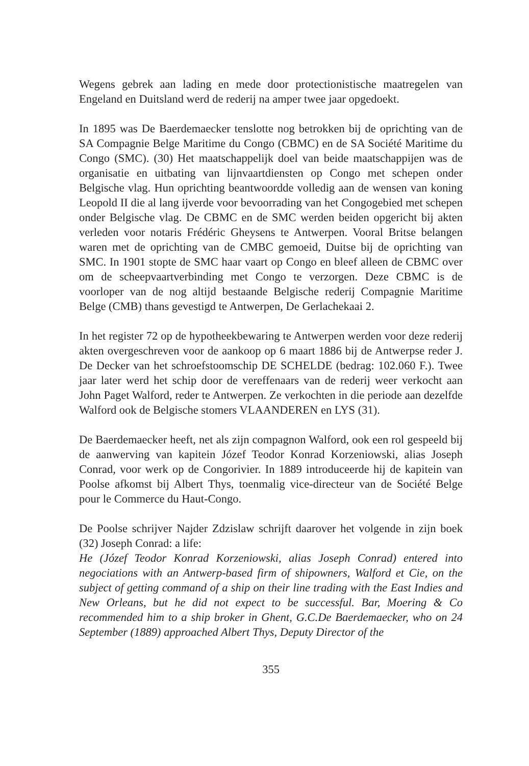Wegens gebrek aan lading en mede door protectionistische maatregelen van Engeland en Duitsland werd de rederij na amper twee jaar opgedoekt.
In 1895 was De Baerdemaecker tenslotte nog betrokken bij de oprichting van de SA Compagnie Belge Maritime du Congo (CBMC) en de SA Société Maritime du Congo (SMC). (30) Het maatschappelijk doel van beide maatschappijen was de organisatie en uitbating van lijnvaartdiensten op Congo met schepen onder Belgische vlag. Hun oprichting beantwoordde volledig aan de wensen van koning Leopold II die al lang ijverde voor bevoorrading van het Congogebied met schepen onder Belgische vlag. De CBMC en de SMC werden beiden opgericht bij akten verleden voor notaris Frédéric Gheysens te Antwerpen. Vooral Britse belangen waren met de oprichting van de CMBC gemoeid, Duitse bij de oprichting van SMC. In 1901 stopte de SMC haar vaart op Congo en bleef alleen de CBMC over om de scheepvaartverbinding met Congo te verzorgen. Deze CBMC is de voorloper van de nog altijd bestaande Belgische rederij Compagnie Maritime Belge (CMB) thans gevestigd te Antwerpen, De Gerlachekaai 2.
In het register 72 op de hypotheekbewaring te Antwerpen werden voor deze rederij akten overgeschreven voor de aankoop op 6 maart 1886 bij de Antwerpse reder J. De Decker van het schroefstoomschip DE SCHELDE (bedrag: 102.060 F.). Twee jaar later werd het schip door de vereffenaars van de rederij weer verkocht aan John Paget Walford, reder te Antwerpen. Ze verkochten in die periode aan dezelfde Walford ook de Belgische stomers VLAANDEREN en LYS (31).
De Baerdemaecker heeft, net als zijn compagnon Walford, ook een rol gespeeld bij de aanwerving van kapitein Józef Teodor Konrad Korzeniowski, alias Joseph Conrad, voor werk op de Congorivier. In 1889 introduceerde hij de kapitein van Poolse afkomst bij Albert Thys, toenmalig vice-directeur van de Société Belge pour le Commerce du Haut-Congo.
De Poolse schrijver Najder Zdzislaw schrijft daarover het volgende in zijn boek (32) Joseph Conrad: a life:
He (Józef Teodor Konrad Korzeniowski, alias Joseph Conrad) entered into negociations with an Antwerp-based firm of shipowners, Walford et Cie, on the subject of getting command of a ship on their line trading with the East Indies and New Orleans, but he did not expect to be successful. Bar, Moering & Co recommended him to a ship broker in Ghent, G.C.De Baerdemaecker, who on 24 September (1889) approached Albert Thys, Deputy Director of the
355